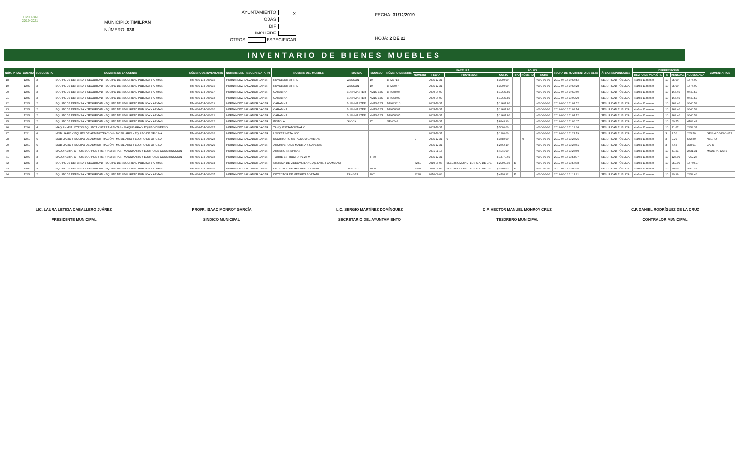TIMILPAN
2019-2021
MUNICIPIO: TIMILPAN
NÚMERO: 036
AYUNTAMIENTO X
ODAS
DIF
IMCUFIDE
OTROS ESPECIFICAR
FECHA: 31/12/2019
HOJA: 2 DE 21
INVENTARIO DE BIENES MUEBLES
| NÚM. PROG | CUENTA | SUBCUENTA | NOMBRE DE LA CUENTA | NÚMERO DE INVENTARIO | NOMBRE DEL RESGUARDATARIO | NOMBRE DEL MUEBLE | MARCA | MODELO | NÚMERO DE SERIE | FACTURA | | | | PÓLIZA | | | FECHA DE MOVIMIENTO DE ALTA | ÁREA RESPONSABLE | DEPRECIACIÓN | | | | COMENTARIOS |
| --- | --- | --- | --- | --- | --- | --- | --- | --- | --- | --- | --- | --- | --- | --- | --- | --- | --- | --- | --- | --- | --- | --- | --- |
| | | | | | | | | | | NÚMERO | FECHA | PROVEEDOR | COSTO | TIPO | NÚMERO | FECHA | | | TIEMPO DE VIDA ÚTIL | % | MENSUAL | ACUMULADA | |
| 18 | 1245 | 2 | EQUIPO DE DEFENSA Y SEGURIDAD - EQUIPO DE SEGURIDAD PUBLICA Y ARMAS | TIM-036-104-000015 | HERNANDEZ SALVADOR JAVIER | REVOLVER 38 SPL | WESSON | 10 | BFM7714 | | 2005-12-31 | | $ 3000.00 | | | 0000-00-00 | 2012-06-16 10:54:58 | SEGURIDAD PÚBLICA | 4 años 11 meses | 10 | 25.00 | 1475.00 | |
| 19 | 1245 | 2 | EQUIPO DE DEFENSA Y SEGURIDAD - EQUIPO DE SEGURIDAD PUBLICA Y ARMAS | TIM-036-104-000016 | HERNANDEZ SALVADOR JAVIER | REVOLVER 38 SPL | WESSON | 10 | BFM7947 | | 2005-12-31 | | $ 3000.00 | | | 0000-00-00 | 2012-06-16 10:56:24 | SEGURIDAD PÚBLICA | 4 años 11 meses | 10 | 25.00 | 1475.00 | |
| 20 | 1245 | 2 | EQUIPO DE DEFENSA Y SEGURIDAD - EQUIPO DE SEGURIDAD PUBLICA Y ARMAS | TIM-036-104-000017 | HERNANDEZ SALVADOR JAVIER | CARABINA | BUSHMASTER | XM15-E2S | BFI658606 | | 2009-06-09 | | $ 19607.80 | | | 0000-00-00 | 2012-06-16 10:59:06 | SEGURIDAD PÚBLICA | 4 años 11 meses | 10 | 163.40 | 9640.52 | |
| 21 | 1245 | 2 | EQUIPO DE DEFENSA Y SEGURIDAD - EQUIPO DE SEGURIDAD PUBLICA Y ARMAS | TIM-036-104-000018 | HERNANDEZ SALVADOR JAVIER | CARABINA | BUSHMASTER | XM15-E2S | BFI643609 | | 2009-06-09 | | $ 19607.80 | | | 0000-00-00 | 2012-06-16 11:00:20 | SEGURIDAD PÚBLICA | 4 años 11 meses | 10 | 163.40 | 9640.52 | |
| 22 | 1245 | 2 | EQUIPO DE DEFENSA Y SEGURIDAD - EQUIPO DE SEGURIDAD PUBLICA Y ARMAS | TIM-036-104-000019 | HERNANDEZ SALVADOR JAVIER | CARABINA | BUSHMASTER | XM15-E2S | BFI643610 | | 2005-12-31 | | $ 19607.80 | | | 0000-00-00 | 2012-06-16 11:01:52 | SEGURIDAD PÚBLICA | 4 años 11 meses | 10 | 163.40 | 9640.52 | |
| 23 | 1245 | 2 | EQUIPO DE DEFENSA Y SEGURIDAD - EQUIPO DE SEGURIDAD PUBLICA Y ARMAS | TIM-036-104-000020 | HERNANDEZ SALVADOR JAVIER | CARABINA | BUSHMASTER | XM15-E2S | BFI658607 | | 2005-12-31 | | $ 19607.80 | | | 0000-00-00 | 2012-06-16 11:03:14 | SEGURIDAD PÚBLICA | 4 años 11 meses | 10 | 163.40 | 9640.52 | |
| 24 | 1245 | 2 | EQUIPO DE DEFENSA Y SEGURIDAD - EQUIPO DE SEGURIDAD PUBLICA Y ARMAS | TIM-036-104-000021 | HERNANDEZ SALVADOR JAVIER | CARABINA | BUSHMASTER | XM15-E2S | BFI658605 | | 2005-12-31 | | $ 19607.80 | | | 0000-00-00 | 2012-06-16 11:04:12 | SEGURIDAD PÚBLICA | 4 años 11 meses | 10 | 163.40 | 9640.52 | |
| 25 | 1245 | 2 | EQUIPO DE DEFENSA Y SEGURIDAD - EQUIPO DE SEGURIDAD PUBLICA Y ARMAS | TIM-036-104-000022 | HERNANDEZ SALVADOR JAVIER | PISTOLA | GLOCK | 17 | NRW246 | | 2005-12-31 | | $ 8345.90 | | | 0000-00-00 | 2012-06-16 11:06:07 | SEGURIDAD PÚBLICA | 4 años 11 meses | 10 | 69.55 | 4103.41 | |
| 26 | 1246 | 4 | MAQUINARIA, OTROS EQUIPOS Y HERRAMIENTAS - MAQUINARIA Y EQUIPO DIVERSO | TIM-036-104-000025 | HERNANDEZ SALVADOR JAVIER | TANQUE ESATCIONARIO | | | | | 2005-12-31 | | $ 5000.00 | | | 0000-00-00 | 2012-06-16 11:18:36 | SEGURIDAD PÚBLICA | 4 años 11 meses | 10 | 41.67 | 2458.37 | |
| 27 | 1241 | 6 | MOBILIARIO Y EQUIPO DE ADMINISTRACIÓN - MOBILIARIO Y EQUIPO DE OFICINA | TIM-036-104-000026 | HERNANDEZ SALVADOR JAVIER | LOCKER METALICO | | | | | 2005-12-31 | | $ 1800.00 | | | 0000-00-00 | 2012-06-16 11:21:19 | SEGURIDAD PÚBLICA | 4 años 11 meses | 3 | 4.50 | 265.50 | GRIS 4 DIVISIONES |
| 28 | 1241 | 6 | MOBILIARIO Y EQUIPO DE ADMINISTRACIÓN - MOBILIARIO Y EQUIPO DE OFICINA | TIM-036-104-000028 | HERNANDEZ SALVADOR JAVIER | ESCRITORIO METALICO 2 GAVETAS | | | | 0 | 2005-12-31 | 0 | $ 3680.00 | | 0 | 0000-00-00 | 2012-06-16 11:23:26 | SEGURIDAD PÚBLICA | 4 años 11 meses | 3 | 9.20 | 542.80 | NEGRO |
| 29 | 1241 | 6 | MOBILIARIO Y EQUIPO DE ADMINISTRACIÓN - MOBILIARIO Y EQUIPO DE OFICINA | TIM-036-104-000029 | HERNANDEZ SALVADOR JAVIER | ARCHIVERO DE MADERA 4 GAVETAS | | | | | 2005-12-31 | | $ 2569.10 | | | 0000-00-00 | 2012-06-16 11:26:51 | SEGURIDAD PÚBLICA | 4 años 11 meses | 3 | 6.42 | 378.91 | CAFE |
| 30 | 1246 | 3 | MAQUINARIA, OTROS EQUIPOS Y HERRAMIENTAS - MAQUINARIA Y EQUIPO DE CONSTRUCCION | TIM-036-104-000030 | HERNANDEZ SALVADOR JAVIER | ARMERO 4 REPISAS | | | | | 2001-01-18 | | $ 4945.00 | | | 0000-00-00 | 2012-06-16 11:28:59 | SEGURIDAD PÚBLICA | 4 años 11 meses | 10 | 41.21 | 2431.31 | MADERA, CAFE |
| 31 | 1246 | 3 | MAQUINARIA, OTROS EQUIPOS Y HERRAMIENTAS - MAQUINARIA Y EQUIPO DE CONSTRUCCION | TIM-036-104-000033 | HERNANDEZ SALVADOR JAVIER | TORRE ESTRUCTURAL 25 M | | T- 30 | | | 2005-12-31 | | $ 14770.60 | | | 0000-00-00 | 2012-06-16 11:54:07 | SEGURIDAD PÚBLICA | 4 años 11 meses | 10 | 123.09 | 7262.23 | |
| 32 | 1245 | 2 | EQUIPO DE DEFENSA Y SEGURIDAD - EQUIPO DE SEGURIDAD PUBLICA Y ARMAS | TIM-036-104-000034 | HERNANDEZ SALVADOR JAVIER | SISTEMA DE VIDEOVIGILANCIA(1 DVR, 4 CAMARAS) | | | | 8241 | 2010-08-03 | ELECTROMOVIL PLUS S.A. DE C.V. | $ 29999.92 | E | | 0000-00-00 | 2012-06-16 11:57:38 | SEGURIDAD PÚBLICA | 4 años 11 meses | 10 | 250.00 | 14749.97 | |
| 33 | 1245 | 2 | EQUIPO DE DEFENSA Y SEGURIDAD - EQUIPO DE SEGURIDAD PUBLICA Y ARMAS | TIM-036-104-000036 | HERNANDEZ SALVADOR JAVIER | DETECTOR DE METALES PORTATIL | RANGER | 1000 | | 8238 | 2010-08-03 | ELECTROMOVIL PLUS S.A. DE C.V. | $ 4798.92 | E | | 0000-00-00 | 2012-06-16 12:09:36 | SEGURIDAD PÚBLICA | 4 años 11 meses | 10 | 39.99 | 2359.46 | |
| 34 | 1245 | 2 | EQUIPO DE DEFENSA Y SEGURIDAD - EQUIPO DE SEGURIDAD PUBLICA Y ARMAS | TIM-036-104-000037 | HERNANDEZ SALVADOR JAVIER | DETECTOR DE METALES PORTATIL | RANGER | 1001 | | 8238 | 2010-08-03 | | $ 4798.92 | E | | 0000-00-00 | 2012-06-16 12:11:21 | SEGURIDAD PÚBLICA | 4 años 11 meses | 10 | 39.99 | 2359.46 | |
LIC. LAURA LETICIA CABALLERO JUÁREZ
PRESIDENTE MUNICIPAL
PROFR. ISAAC MONROY GARCÍA
SINDICO MUNICIPAL
LIC. SERGIO MARTÍNEZ DOMÍNGUEZ
SECRETARIO DEL AYUNTAMIENTO
C.P. HECTOR MANUEL MONROY CRUZ
TESORERO MUNICIPAL
C.P. DANIEL RODRÍGUEZ DE LA CRUZ
CONTRALOR MUNICIPAL